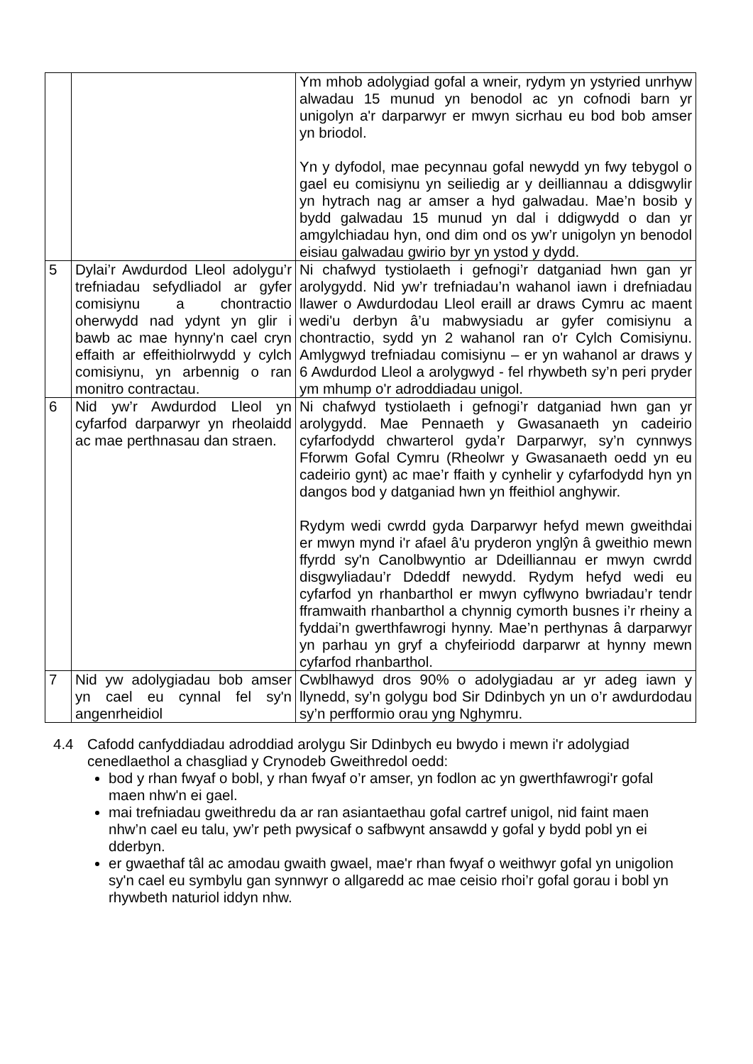| | | Ym mhob adolygiad gofal a wneir, rydym yn ystyried unrhyw alwadau 15 munud yn benodol ac yn cofnodi barn yr unigolyn a'r darparwyr er mwyn sicrhau eu bod bob amser yn briodol. Yn y dyfodol, mae pecynnau gofal newydd yn fwy tebygol o gael eu comisiynu yn seiliedig ar y deilliannau a ddisgwylir yn hytrach nag ar amser a hyd galwadau. Mae’n bosib y bydd galwadau 15 munud yn dal i ddigwydd o dan yr amgylchiadau hyn, ond dim ond os yw’r unigolyn yn benodol eisiau galwadau gwirio byr yn ystod y dydd. |
| 5 | Dylai’r Awdurdod Lleol adolygu’r trefniadau sefydliadol ar gyfer comisiynu a chontractio oherwydd nad ydynt yn glir i bawb ac mae hynny'n cael cryn effaith ar effeithiolrwydd y cylch comisiynu, yn arbennig o ran monitro contractau. | Ni chafwyd tystiolaeth i gefnogi’r datganiad hwn gan yr arolygydd. Nid yw’r trefniadau’n wahanol iawn i drefniadau llawer o Awdurdodau Lleol eraill ar draws Cymru ac maent wedi'u derbyn â’u mabwysiadu ar gyfer comisiynu a chontractio, sydd yn 2 wahanol ran o'r Cylch Comisiynu. Amlygwyd trefniadau comisiynu – er yn wahanol ar draws y 6 Awdurdod Lleol a arolygwyd - fel rhywbeth sy’n peri pryder ym mhump o'r adroddiadau unigol. |
| 6 | Nid yw’r Awdurdod Lleol yn cyfarfod darparwyr yn rheolaidd ac mae perthnasau dan straen. | Ni chafwyd tystiolaeth i gefnogi’r datganiad hwn gan yr arolygydd. Mae Pennaeth y Gwasanaeth yn cadeirio cyfarfodydd chwarterol gyda’r Darparwyr, sy’n cynnwys Fforwm Gofal Cymru (Rheolwr y Gwasanaeth oedd yn eu cadeirio gynt) ac mae’r ffaith y cynhelir y cyfarfodydd hyn yn dangos bod y datganiad hwn yn ffeithiol anghywir. Rydym wedi cwrdd gyda Darparwyr hefyd mewn gweithdai er mwyn mynd i'r afael â'u pryderon ynglŷn â gweithio mewn ffyrdd sy'n Canolbwyntio ar Ddeilliannau er mwyn cwrdd disgwyliadau’r Ddeddf newydd. Rydym hefyd wedi eu cyfarfod yn rhanbarthol er mwyn cyflwyno bwriadau’r tendr fframwaith rhanbarthol a chynnig cymorth busnes i’r rheiny a fyddai’n gwerthfawrogi hynny. Mae’n perthynas â darparwyr yn parhau yn gryf a chyfeiriodd darparwr at hynny mewn cyfarfod rhanbarthol. |
| 7 | Nid yw adolygiadau bob amser yn cael eu cynnal fel sy'n angenrheidiol | Cwblhawyd dros 90% o adolygiadau ar yr adeg iawn y llynedd, sy’n golygu bod Sir Ddinbych yn un o’r awdurdodau sy’n perfformio orau yng Nghymru. |
4.4 Cafodd canfyddiadau adroddiad arolygu Sir Ddinbych eu bwydo i mewn i'r adolygiad cenedlaethol a chasgliad y Crynodeb Gweithredol oedd:
bod y rhan fwyaf o bobl, y rhan fwyaf o’r amser, yn fodlon ac yn gwerthfawrogi'r gofal maen nhw'n ei gael.
mai trefniadau gweithredu da ar ran asiantaethau gofal cartref unigol, nid faint maen nhw’n cael eu talu, yw’r peth pwysicaf o safbwynt ansawdd y gofal y bydd pobl yn ei dderbyn.
er gwaethaf tâl ac amodau gwaith gwael, mae'r rhan fwyaf o weithwyr gofal yn unigolion sy'n cael eu symbylu gan synnwyr o allgaredd ac mae ceisio rhoi’r gofal gorau i bobl yn rhywbeth naturiol iddyn nhw.